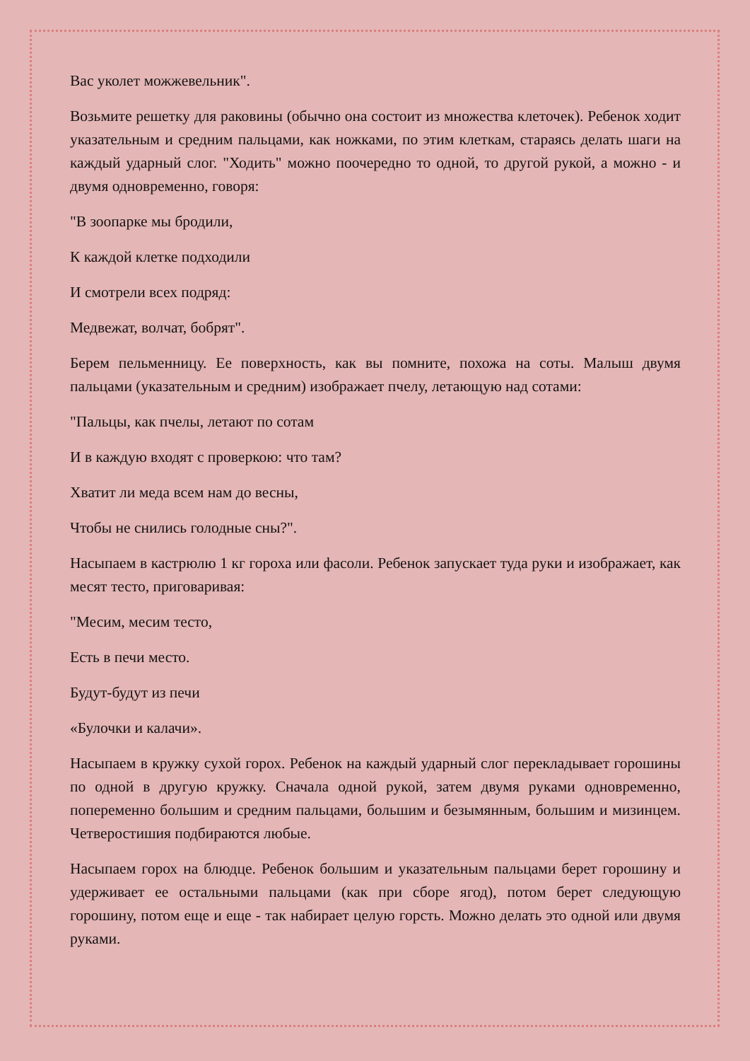Вас уколет можжевельник".
Возьмите решетку для раковины (обычно она состоит из множества клеточек). Ребенок ходит указательным и средним пальцами, как ножками, по этим клеткам, стараясь делать шаги на каждый ударный слог. "Ходить" можно поочередно то одной, то другой рукой, а можно - и двумя одновременно, говоря:
"В зоопарке мы бродили,
К каждой клетке подходили
И смотрели всех подряд:
Медвежат, волчат, бобрят".
Берем пельменницу. Ее поверхность, как вы помните, похожа на соты. Малыш двумя пальцами (указательным и средним) изображает пчелу, летающую над сотами:
"Пальцы, как пчелы, летают по сотам
И в каждую входят с проверкою: что там?
Хватит ли меда всем нам до весны,
Чтобы не снились голодные сны?".
Насыпаем в кастрюлю 1 кг гороха или фасоли. Ребенок запускает туда руки и изображает, как месят тесто, приговаривая:
"Месим, месим тесто,
Есть в печи место.
Будут-будут из печи
«Булочки и калачи».
Насыпаем в кружку сухой горох. Ребенок на каждый ударный слог перекладывает горошины по одной в другую кружку. Сначала одной рукой, затем двумя руками одновременно, попеременно большим и средним пальцами, большим и безымянным, большим и мизинцем. Четверостишия подбираются любые.
Насыпаем горох на блюдце. Ребенок большим и указательным пальцами берет горошину и удерживает ее остальными пальцами (как при сборе ягод), потом берет следующую горошину, потом еще и еще - так набирает целую горсть. Можно делать это одной или двумя руками.